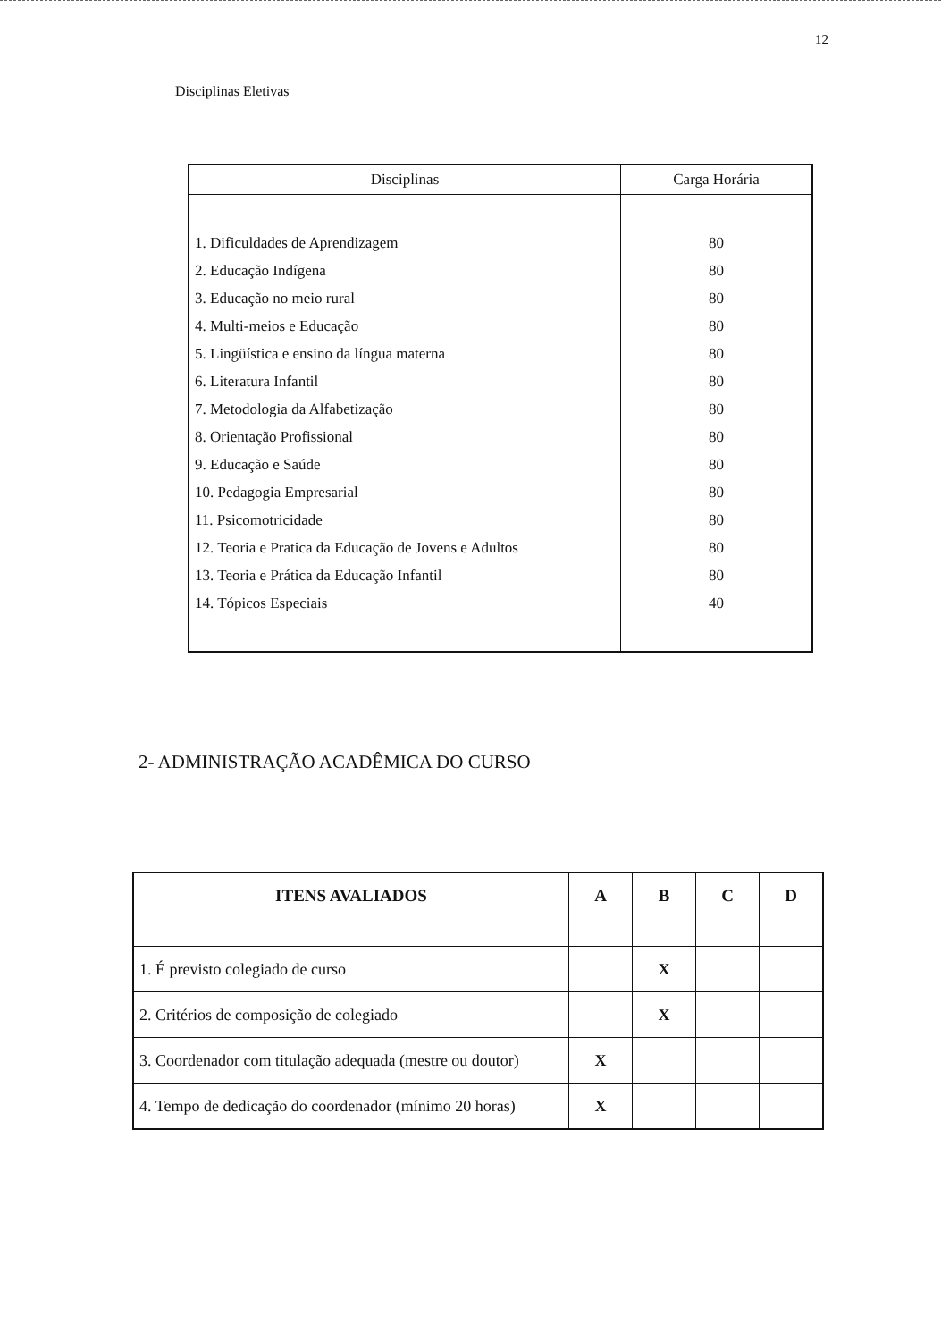12
Disciplinas Eletivas
| Disciplinas | Carga Horária |
| --- | --- |
| 1. Dificuldades de Aprendizagem | 80 |
| 2. Educação Indígena | 80 |
| 3. Educação no meio rural | 80 |
| 4. Multi-meios e Educação | 80 |
| 5. Lingüística e ensino da língua materna | 80 |
| 6. Literatura Infantil | 80 |
| 7. Metodologia da Alfabetização | 80 |
| 8. Orientação Profissional | 80 |
| 9. Educação e Saúde | 80 |
| 10. Pedagogia Empresarial | 80 |
| 11. Psicomotricidade | 80 |
| 12. Teoria e Pratica da Educação de Jovens e Adultos | 80 |
| 13. Teoria e Prática da Educação Infantil | 80 |
| 14. Tópicos Especiais | 40 |
2- ADMINISTRAÇÃO ACADÊMICA DO CURSO
| ITENS AVALIADOS | A | B | C | D |
| --- | --- | --- | --- | --- |
| 1. É previsto colegiado de curso | | X | | |
| 2. Critérios de composição de colegiado | | X | | |
| 3. Coordenador com titulação adequada (mestre ou doutor) | X | | | |
| 4. Tempo de dedicação do coordenador (mínimo 20 horas) | X | | | |